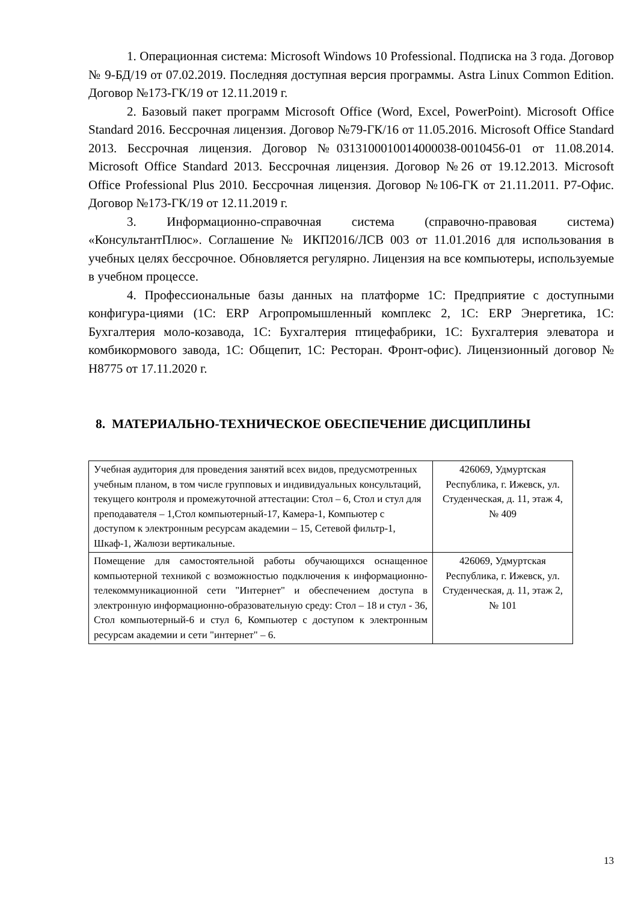1. Операционная система: Microsoft Windows 10 Professional. Подписка на 3 года. Договор № 9-БД/19 от 07.02.2019. Последняя доступная версия программы. Astra Linux Common Edition. Договор №173-ГК/19 от 12.11.2019 г.
2. Базовый пакет программ Microsoft Office (Word, Excel, PowerPoint). Microsoft Office Standard 2016. Бессрочная лицензия. Договор №79-ГК/16 от 11.05.2016. Microsoft Office Standard 2013. Бессрочная лицензия. Договор №0313100010014000038-0010456-01 от 11.08.2014. Microsoft Office Standard 2013. Бессрочная лицензия. Договор №26 от 19.12.2013. Microsoft Office Professional Plus 2010. Бессрочная лицензия. Договор №106-ГК от 21.11.2011. Р7-Офис. Договор №173-ГК/19 от 12.11.2019 г.
3. Информационно-справочная система (справочно-правовая система) «КонсультантПлюс». Соглашение № ИКП2016/ЛСВ 003 от 11.01.2016 для использования в учебных целях бессрочное. Обновляется регулярно. Лицензия на все компьютеры, используемые в учебном процессе.
4. Профессиональные базы данных на платформе 1С: Предприятие с доступными конфигура-циями (1С: ERP Агропромышленный комплекс 2, 1С: ERP Энергетика, 1С: Бухгалтерия моло-козавода, 1С: Бухгалтерия птицефабрики, 1С: Бухгалтерия элеватора и комбикормового завода, 1С: Общепит, 1С: Ресторан. Фронт-офис). Лицензионный договор № Н8775 от 17.11.2020 г.
8. МАТЕРИАЛЬНО-ТЕХНИЧЕСКОЕ ОБЕСПЕЧЕНИЕ ДИСЦИПЛИНЫ
| Учебная аудитория для проведения занятий всех видов, предусмотренных учебным планом, в том числе групповых и индивидуальных консультаций, текущего контроля и промежуточной аттестации: Стол – 6, Стол и стул для преподавателя – 1,Стол компьютерный-17, Камера-1, Компьютер с доступом к электронным ресурсам академии – 15, Сетевой фильтр-1, Шкаф-1, Жалюзи вертикальные. | 426069, Удмуртская Республика, г. Ижевск, ул. Студенческая, д. 11, этаж 4, № 409 |
| Помещение для самостоятельной работы обучающихся оснащенное компьютерной техникой с возможностью подключения к информационно-телекоммуникационной сети "Интернет" и обеспечением доступа в электронную информационно-образовательную среду: Стол – 18 и стул - 36, Стол компьютерный-6 и стул 6, Компьютер с доступом к электронным ресурсам академии и сети "интернет" – 6. | 426069, Удмуртская Республика, г. Ижевск, ул. Студенческая, д. 11, этаж 2, № 101 |
13